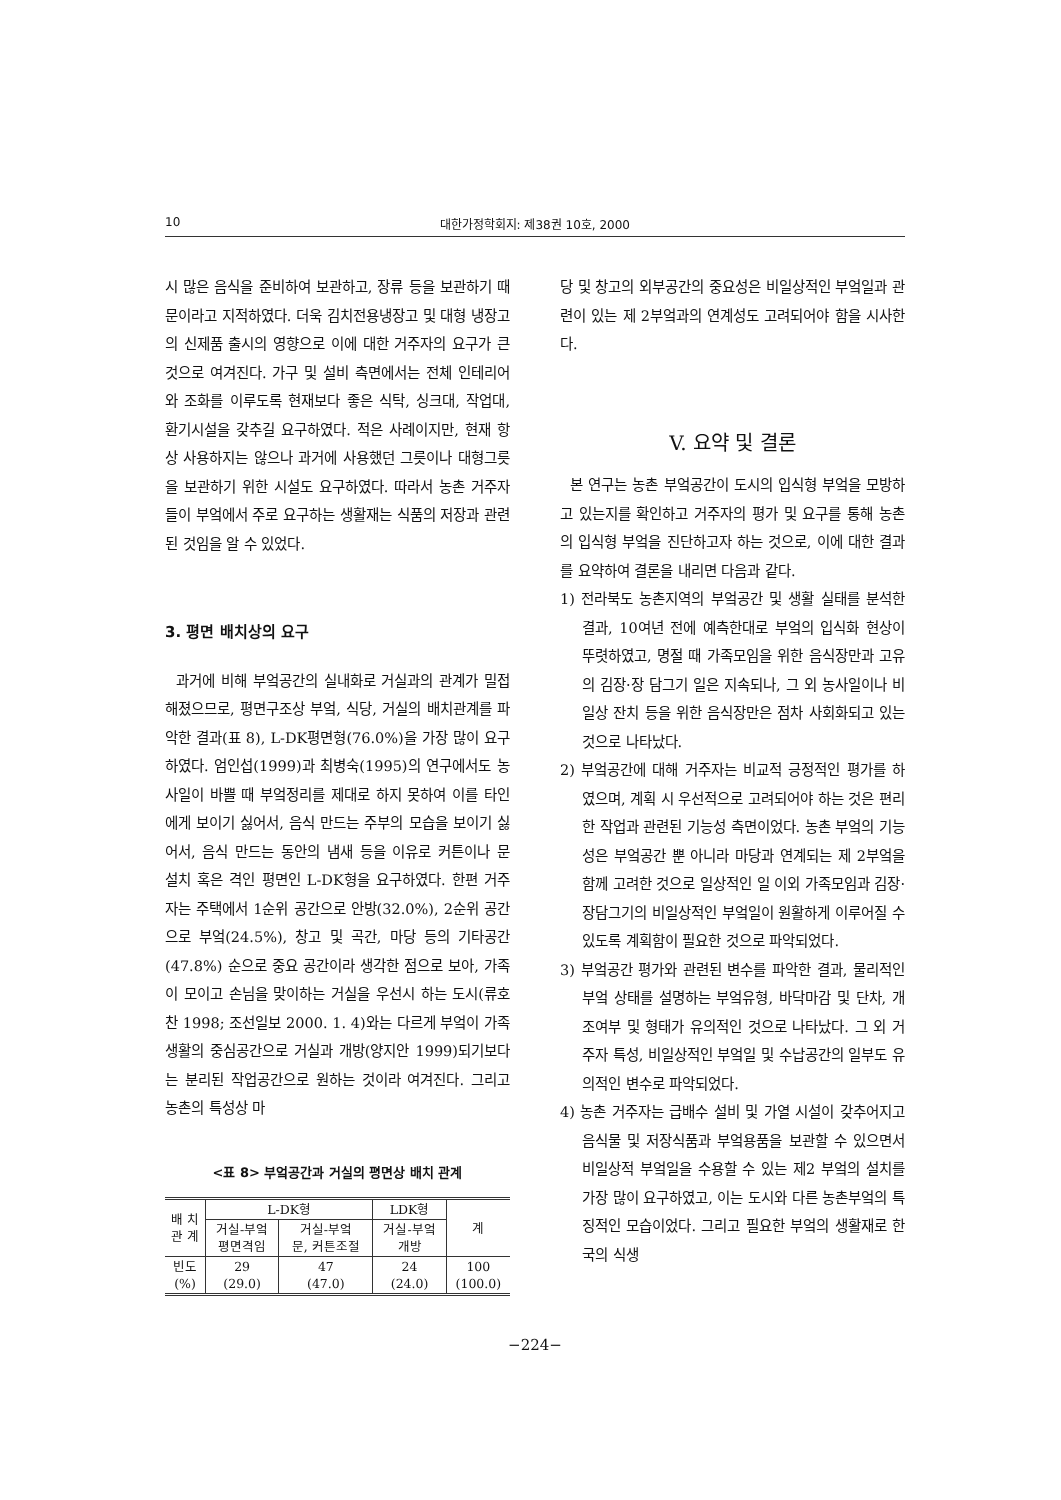10 대한가정학회지: 제38권 10호, 2000
시 많은 음식을 준비하여 보관하고, 장류 등을 보관하기 때문이라고 지적하였다. 더욱 김치전용냉장고 및 대형 냉장고의 신제품 출시의 영향으로 이에 대한 거주자의 요구가 큰 것으로 여겨진다. 가구 및 설비 측면에서는 전체 인테리어와 조화를 이루도록 현재보다 좋은 식탁, 싱크대, 작업대, 환기시설을 갖추길 요구하였다. 적은 사례이지만, 현재 항상 사용하지는 않으나 과거에 사용했던 그릇이나 대형그릇을 보관하기 위한 시설도 요구하였다. 따라서 농촌 거주자들이 부엌에서 주로 요구하는 생활재는 식품의 저장과 관련된 것임을 알 수 있었다.
3. 평면 배치상의 요구
과거에 비해 부엌공간의 실내화로 거실과의 관계가 밀접해졌으므로, 평면구조상 부엌, 식당, 거실의 배치관계를 파악한 결과(표 8), L-DK평면형(76.0%)을 가장 많이 요구하였다. 엄인섭(1999)과 최병숙(1995)의 연구에서도 농사일이 바쁠 때 부엌정리를 제대로 하지 못하여 이를 타인에게 보이기 싫어서, 음식 만드는 주부의 모습을 보이기 싫어서, 음식 만드는 동안의 냄새 등을 이유로 커튼이나 문 설치 혹은 격인 평면인 L-DK형을 요구하였다. 한편 거주자는 주택에서 1순위 공간으로 안방(32.0%), 2순위 공간으로 부엌(24.5%), 창고 및 곡간, 마당 등의 기타공간(47.8%) 순으로 중요 공간이라 생각한 점으로 보아, 가족이 모이고 손님을 맞이하는 거실을 우선시 하는 도시(류호찬 1998; 조선일보 2000. 1. 4)와는 다르게 부엌이 가족생활의 중심공간으로 거실과 개방(양지안 1999)되기보다는 분리된 작업공간으로 원하는 것이라 여겨진다. 그리고 농촌의 특성상 마
<표 8> 부엌공간과 거실의 평면상 배치 관계
| 배 치 관 계 | L-DK형 | | LDK형 | 계 |
| --- | --- | --- | --- | --- |
| | 거실-부엌 평면격임 | 거실-부엌 문, 커튼조절 | 거실-부엌 개방 | |
| 빈도 (%) | 29 (29.0) | 47 (47.0) | 24 (24.0) | 100 (100.0) |
당 및 창고의 외부공간의 중요성은 비일상적인 부엌일과 관련이 있는 제 2부엌과의 연계성도 고려되어야 함을 시사한다.
V. 요약 및 결론
본 연구는 농촌 부엌공간이 도시의 입식형 부엌을 모방하고 있는지를 확인하고 거주자의 평가 및 요구를 통해 농촌의 입식형 부엌을 진단하고자 하는 것으로, 이에 대한 결과를 요약하여 결론을 내리면 다음과 같다.
1) 전라북도 농촌지역의 부엌공간 및 생활 실태를 분석한 결과, 10여년 전에 예측한대로 부엌의 입식화 현상이 뚜렷하였고, 명절 때 가족모임을 위한 음식장만과 고유의 김장·장 담그기 일은 지속되나, 그 외 농사일이나 비일상 잔치 등을 위한 음식장만은 점차 사회화되고 있는 것으로 나타났다.
2) 부엌공간에 대해 거주자는 비교적 긍정적인 평가를 하였으며, 계획 시 우선적으로 고려되어야 하는 것은 편리한 작업과 관련된 기능성 측면이었다. 농촌 부엌의 기능성은 부엌공간 뿐 아니라 마당과 연계되는 제 2부엌을 함께 고려한 것으로 일상적인 일 이외 가족모임과 김장·장담그기의 비일상적인 부엌일이 원활하게 이루어질 수 있도록 계획함이 필요한 것으로 파악되었다.
3) 부엌공간 평가와 관련된 변수를 파악한 결과, 물리적인 부엌 상태를 설명하는 부엌유형, 바닥마감 및 단차, 개조여부 및 형태가 유의적인 것으로 나타났다. 그 외 거주자 특성, 비일상적인 부엌일 및 수납공간의 일부도 유의적인 변수로 파악되었다.
4) 농촌 거주자는 급배수 설비 및 가열 시설이 갖추어지고 음식물 및 저장식품과 부엌용품을 보관할 수 있으면서 비일상적 부엌일을 수용할 수 있는 제2 부엌의 설치를 가장 많이 요구하였고, 이는 도시와 다른 농촌부엌의 특징적인 모습이었다. 그리고 필요한 부엌의 생활재로 한국의 식생
−224−